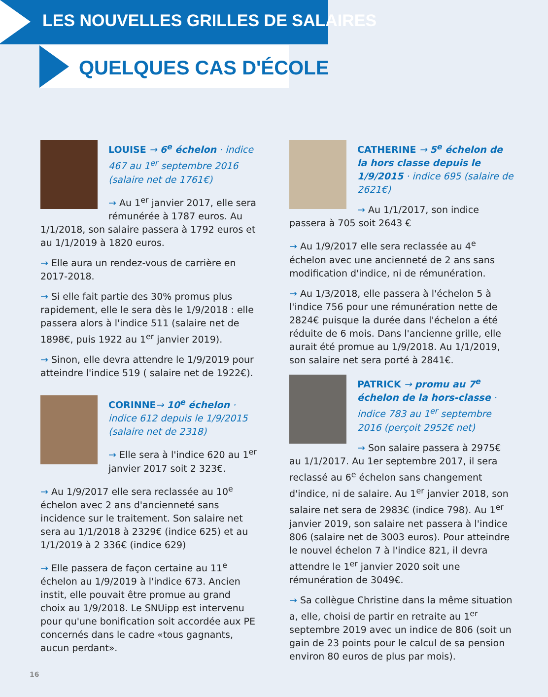LES NOUVELLES GRILLES DE SALAIRES
QUELQUES CAS D'ÉCOLE
LOUISE → 6<sup>e</sup> échelon · indice 467 au 1<sup>er</sup> septembre 2016 (salaire net de 1761€)
→ Au 1<sup>er</sup> janvier 2017, elle sera rémunérée à 1787 euros. Au 1/1/2018, son salaire passera à 1792 euros et au 1/1/2019 à 1820 euros.
→ Elle aura un rendez-vous de carrière en 2017-2018.
→ Si elle fait partie des 30% promus plus rapidement, elle le sera dès le 1/9/2018 : elle passera alors à l'indice 511 (salaire net de 1898€, puis 1922 au 1<sup>er</sup> janvier 2019).
→ Sinon, elle devra attendre le 1/9/2019 pour atteindre l'indice 519 ( salaire net de 1922€).
CORINNE→ 10<sup>e</sup> échelon · indice 612 depuis le 1/9/2015 (salaire net de 2318)
→ Elle sera à l'indice 620 au 1<sup>er</sup> janvier 2017 soit 2 323€.
→ Au 1/9/2017 elle sera reclassée au 10<sup>e</sup> échelon avec 2 ans d'ancienneté sans incidence sur le traitement. Son salaire net sera au 1/1/2018 à 2329€ (indice 625) et au 1/1/2019 à 2 336€ (indice 629)
→ Elle passera de façon certaine au 11<sup>e</sup> échelon au 1/9/2019 à l'indice 673. Ancien instit, elle pouvait être promue au grand choix au 1/9/2018. Le SNUipp est intervenu pour qu'une bonification soit accordée aux PE concernés dans le cadre «tous gagnants, aucun perdant».
CATHERINE → 5<sup>e</sup> échelon de la hors classe depuis le 1/9/2015 · indice 695 (salaire de 2621€)
→ Au 1/1/2017, son indice passera à 705 soit 2643 €
→ Au 1/9/2017 elle sera reclassée au 4<sup>e</sup> échelon avec une ancienneté de 2 ans sans modification d'indice, ni de rémunération.
→ Au 1/3/2018, elle passera à l'échelon 5 à l'indice 756 pour une rémunération nette de 2824€ puisque la durée dans l'échelon a été réduite de 6 mois. Dans l'ancienne grille, elle aurait été promue au 1/9/2018. Au 1/1/2019, son salaire net sera porté à 2841€.
PATRICK → promu au 7<sup>e</sup> échelon de la hors-classe · indice 783 au 1<sup>er</sup> septembre 2016 (perçoit 2952€ net)
→ Son salaire passera à 2975€ au 1/1/2017. Au 1er septembre 2017, il sera reclassé au 6<sup>e</sup> échelon sans changement d'indice, ni de salaire. Au 1<sup>er</sup> janvier 2018, son salaire net sera de 2983€ (indice 798). Au 1<sup>er</sup> janvier 2019, son salaire net passera à l'indice 806 (salaire net de 3003 euros). Pour atteindre le nouvel échelon 7 à l'indice 821, il devra attendre le 1<sup>er</sup> janvier 2020 soit une rémunération de 3049€.
→ Sa collègue Christine dans la même situation a, elle, choisi de partir en retraite au 1<sup>er</sup> septembre 2019 avec un indice de 806 (soit un gain de 23 points pour le calcul de sa pension environ 80 euros de plus par mois).
16